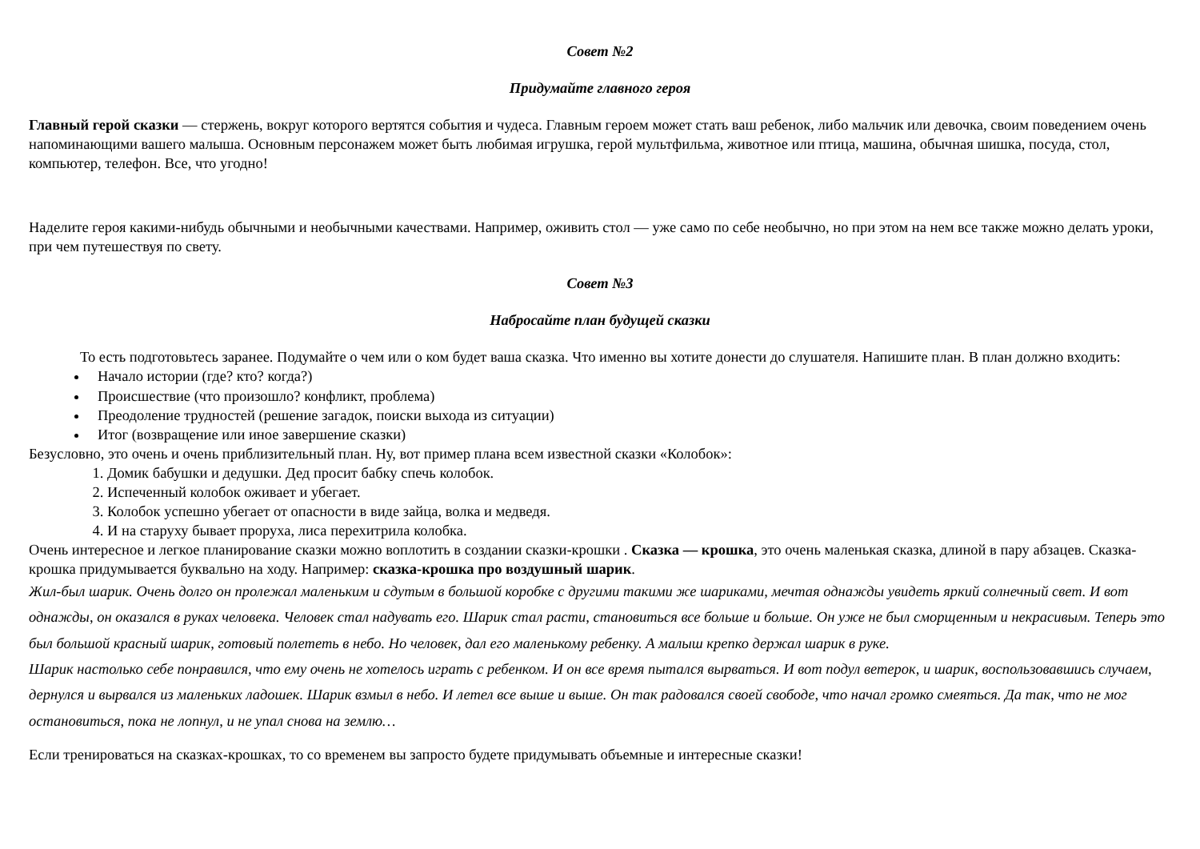Совет №2
Придумайте главного героя
Главный герой сказки — стержень, вокруг которого вертятся события и чудеса. Главным героем может стать ваш ребенок, либо мальчик или девочка, своим поведением очень напоминающими вашего малыша. Основным персонажем может быть любимая игрушка, герой мультфильма, животное или птица, машина, обычная шишка, посуда, стол, компьютер, телефон. Все, что угодно!
Наделите героя какими-нибудь обычными и необычными качествами. Например, оживить стол — уже само по себе необычно, но при этом на нем все также можно делать уроки, при чем путешествуя по свету.
Совет №3
Набросайте план будущей сказки
То есть подготовьтесь заранее. Подумайте о чем или о ком будет ваша сказка. Что именно вы хотите донести до слушателя. Напишите план. В план должно входить:
Начало истории (где? кто? когда?)
Происшествие (что произошло? конфликт, проблема)
Преодоление трудностей (решение загадок, поиски выхода из ситуации)
Итог (возвращение или иное завершение сказки)
Безусловно, это очень и очень приблизительный план. Ну, вот пример плана всем известной сказки «Колобок»:
1. Домик бабушки и дедушки. Дед просит бабку спечь колобок.
2. Испеченный колобок оживает и убегает.
3. Колобок успешно убегает от опасности в виде зайца, волка и медведя.
4. И на старуху бывает проруха, лиса перехитрила колобка.
Очень интересное и легкое планирование сказки можно воплотить в создании сказки-крошки . Сказка — крошка, это очень маленькая сказка, длиной в пару абзацев. Сказка-крошка придумывается буквально на ходу. Например: сказка-крошка про воздушный шарик.
Жил-был шарик. Очень долго он пролежал маленьким и сдутым в большой коробке с другими такими же шариками, мечтая однажды увидеть яркий солнечный свет. И вот однажды, он оказался в руках человека. Человек стал надувать его. Шарик стал расти, становиться все больше и больше. Он уже не был сморщенным и некрасивым. Теперь это был большой красный шарик, готовый полететь в небо. Но человек, дал его маленькому ребенку. А малыш крепко держал шарик в руке.
Шарик настолько себе понравился, что ему очень не хотелось играть с ребенком. И он все время пытался вырваться. И вот подул ветерок, и шарик, воспользовавшись случаем, дернулся и вырвался из маленьких ладошек. Шарик взмыл в небо. И летел все выше и выше. Он так радовался своей свободе, что начал громко смеяться. Да так, что не мог остановиться, пока не лопнул, и не упал снова на землю…
Если тренироваться на сказках-крошках, то со временем вы запросто будете придумывать объемные и интересные сказки!